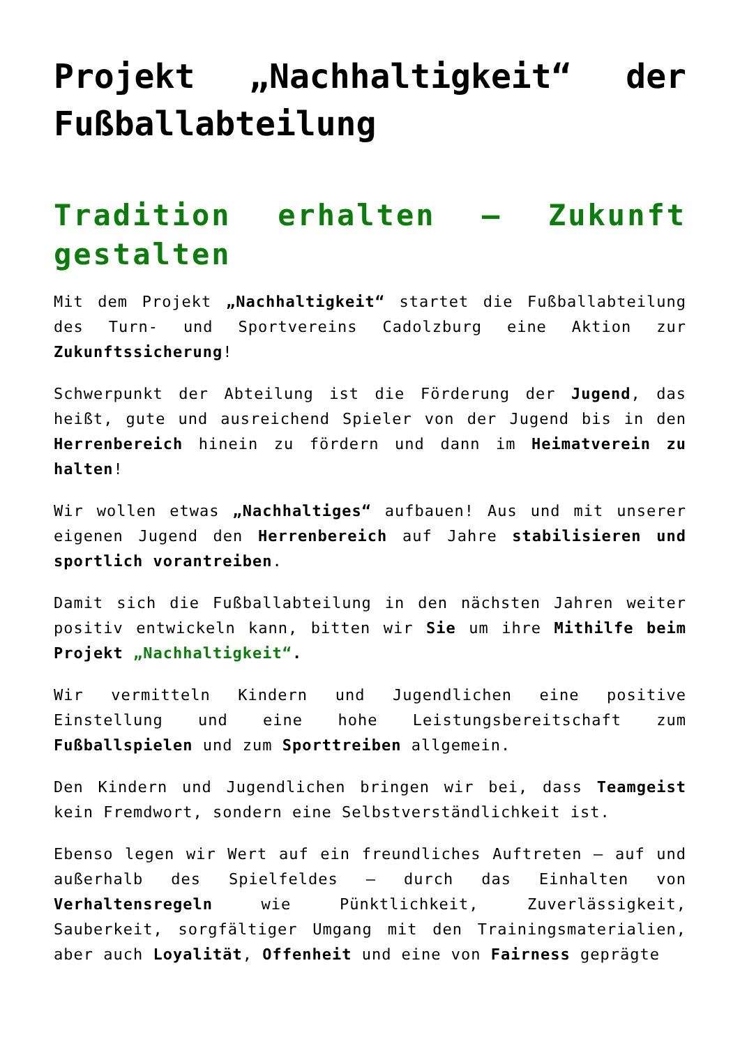Projekt „Nachhaltigkeit“ der Fußballabteilung
Tradition erhalten – Zukunft gestalten
Mit dem Projekt „Nachhaltigkeit“ startet die Fußballabteilung des Turn- und Sportvereins Cadolzburg eine Aktion zur Zukunftssicherung!
Schwerpunkt der Abteilung ist die Förderung der Jugend, das heißt, gute und ausreichend Spieler von der Jugend bis in den Herrenbereich hinein zu fördern und dann im Heimatverein zu halten!
Wir wollen etwas „Nachhaltiges“ aufbauen! Aus und mit unserer eigenen Jugend den Herrenbereich auf Jahre stabilisieren und sportlich vorantreiben.
Damit sich die Fußballabteilung in den nächsten Jahren weiter positiv entwickeln kann, bitten wir Sie um ihre Mithilfe beim Projekt „Nachhaltigkeit“.
Wir vermitteln Kindern und Jugendlichen eine positive Einstellung und eine hohe Leistungsbereitschaft zum Fußballspielen und zum Sporttreiben allgemein.
Den Kindern und Jugendlichen bringen wir bei, dass Teamgeist kein Fremdwort, sondern eine Selbstverständlichkeit ist.
Ebenso legen wir Wert auf ein freundliches Auftreten – auf und außerhalb des Spielfeldes – durch das Einhalten von Verhaltensregeln wie Pünktlichkeit, Zuverlässigkeit, Sauberkeit, sorgfältiger Umgang mit den Trainingsmaterialien, aber auch Loyalität, Offenheit und eine von Fairness geprägte